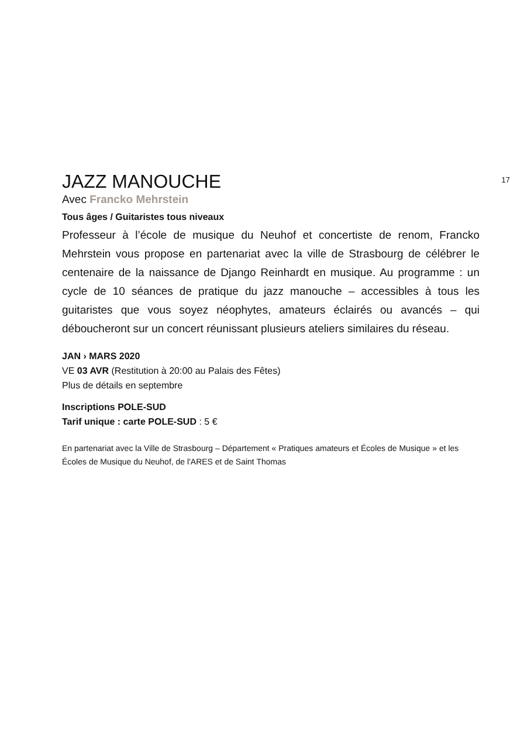17
JAZZ MANOUCHE
Avec Francko Mehrstein
Tous âges / Guitaristes tous niveaux
Professeur à l’école de musique du Neuhof et concertiste de renom, Francko Mehrstein vous propose en partenariat avec la ville de Strasbourg de célébrer le centenaire de la naissance de Django Reinhardt en musique. Au programme : un cycle de 10 séances de pratique du jazz manouche – accessibles à tous les guitaristes que vous soyez néophytes, amateurs éclairés ou avancés – qui déboucheront sur un concert réunissant plusieurs ateliers similaires du réseau.
JAN › MARS 2020
VE 03 AVR (Restitution à 20:00 au Palais des Fêtes)
Plus de détails en septembre
Inscriptions POLE-SUD
Tarif unique : carte POLE-SUD : 5 €
En partenariat avec la Ville de Strasbourg – Département « Pratiques amateurs et Écoles de Musique » et les Écoles de Musique du Neuhof, de l'ARES et de Saint Thomas